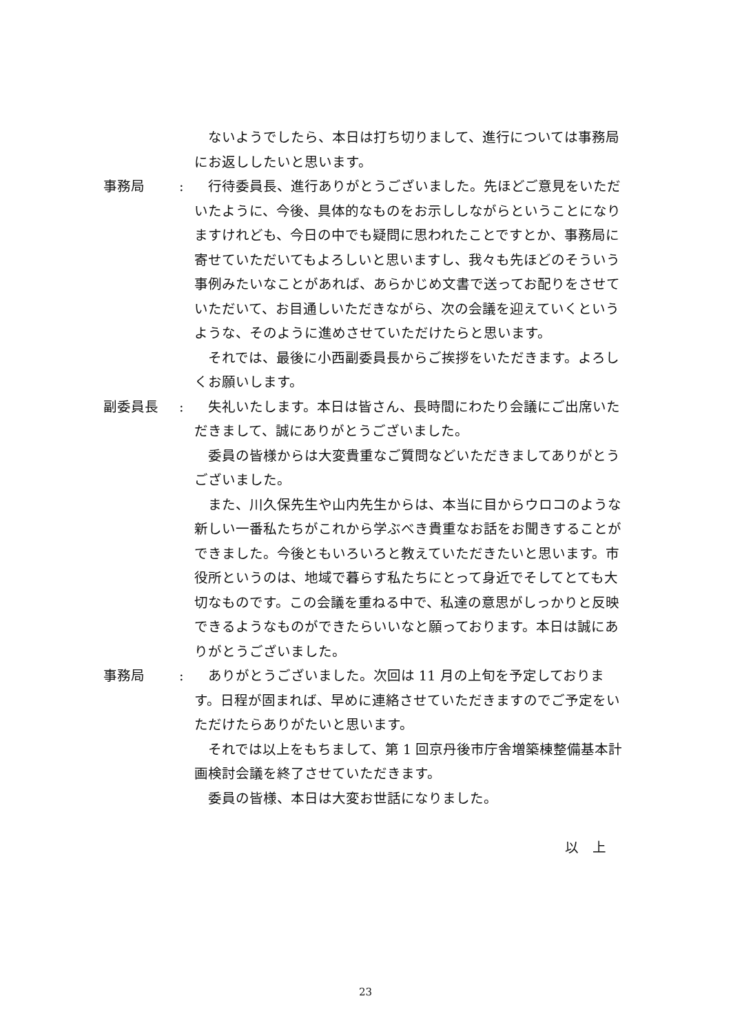ないようでしたら、本日は打ち切りまして、進行については事務局にお返ししたいと思います。
事務局 : 行待委員長、進行ありがとうございました。先ほどご意見をいただいたように、今後、具体的なものをお示ししながらということになりますけれども、今日の中でも疑問に思われたことですとか、事務局に寄せていただいてもよろしいと思いますし、我々も先ほどのそういう事例みたいなことがあれば、あらかじめ文書で送ってお配りをさせていただいて、お目通しいただきながら、次の会議を迎えていくというような、そのように進めさせていただけたらと思います。
それでは、最後に小西副委員長からご挨拶をいただきます。よろしくお願いします。
副委員長 : 失礼いたします。本日は皆さん、長時間にわたり会議にご出席いただきまして、誠にありがとうございました。
委員の皆様からは大変貴重なご質問などいただきましてありがとうございました。
また、川久保先生や山内先生からは、本当に目からウロコのような新しい一番私たちがこれから学ぶべき貴重なお話をお聞きすることができました。今後ともいろいろと教えていただきたいと思います。市役所というのは、地域で暮らす私たちにとって身近でそしてとても大切なものです。この会議を重ねる中で、私達の意思がしっかりと反映できるようなものができたらいいなと願っております。本日は誠にありがとうございました。
事務局 : ありがとうございました。次回は 11 月の上旬を予定しております。日程が固まれば、早めに連絡させていただきますのでご予定をいただけたらありがたいと思います。
それでは以上をもちまして、第 1 回京丹後市庁舎増築棟整備基本計画検討会議を終了させていただきます。
委員の皆様、本日は大変お世話になりました。
以　上
23